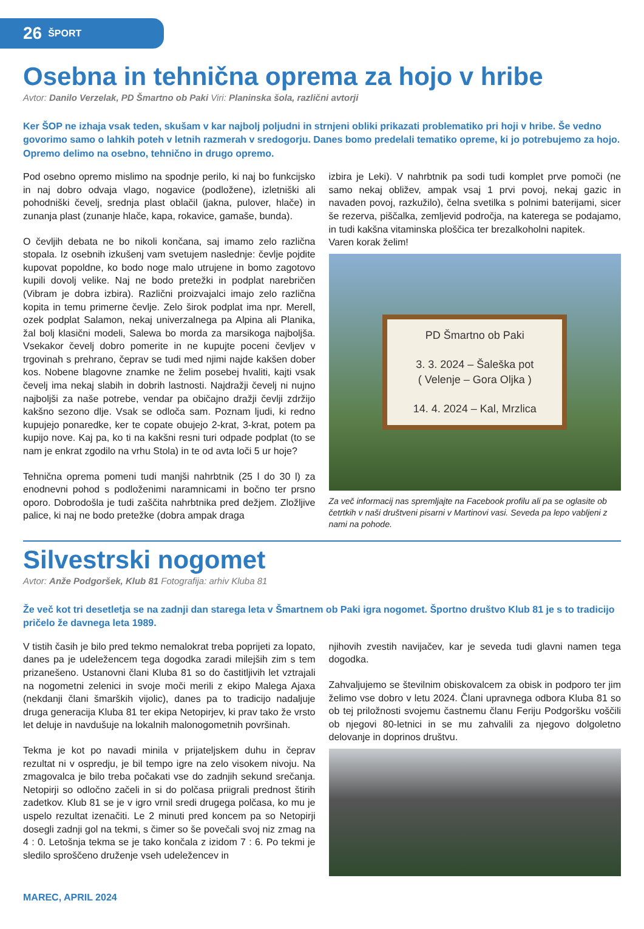26 ŠPORT
Osebna in tehnična oprema za hojo v hribe
Avtor: Danilo Verzelak, PD Šmartno ob Paki Viri: Planinska šola, različni avtorji
Ker ŠOP ne izhaja vsak teden, skušam v kar najbolj poljudni in strnjeni obliki prikazati problematiko pri hoji v hribe. Še vedno govorimo samo o lahkih poteh v letnih razmerah v sredogorju. Danes bomo predelali tematiko opreme, ki jo potrebujemo za hojo. Opremo delimo na osebno, tehnično in drugo opremo.
Pod osebno opremo mislimo na spodnje perilo, ki naj bo funkcijsko in naj dobro odvaja vlago, nogavice (podložene), izletniški ali pohodniški čevelj, srednja plast oblačil (jakna, pulover, hlače) in zunanja plast (zunanje hlače, kapa, rokavice, gamaše, bunda).
O čevljih debata ne bo nikoli končana, saj imamo zelo različna stopala. Iz osebnih izkušenj vam svetujem naslednje: čevlje pojdite kupovat popoldne, ko bodo noge malo utrujene in bomo zagotovo kupili dovolj velike. Naj ne bodo pretežki in podplat narebričen (Vibram je dobra izbira). Različni proizvajalci imajo zelo različna kopita in temu primerne čevlje. Zelo širok podplat ima npr. Merell, ozek podplat Salamon, nekaj univerzalnega pa Alpina ali Planika, žal bolj klasični modeli, Salewa bo morda za marsikoga najboljša. Vsekakor čevelj dobro pomerite in ne kupujte poceni čevljev v trgovinah s prehrano, čeprav se tudi med njimi najde kakšen dober kos. Nobene blagovne znamke ne želim posebej hvaliti, kajti vsak čevelj ima nekaj slabih in dobrih lastnosti. Najdražji čevelj ni nujno najboljši za naše potrebe, vendar pa običajno dražji čevlji zdržijo kakšno sezono dlje. Vsak se odloča sam. Poznam ljudi, ki redno kupujejo ponaredke, ker te copate obujejo 2-krat, 3-krat, potem pa kupijo nove. Kaj pa, ko ti na kakšni resni turi odpade podplat (to se nam je enkrat zgodilo na vrhu Stola) in te od avta loči 5 ur hoje?
Tehnična oprema pomeni tudi manjši nahrbtnik (25 l do 30 l) za enodnevni pohod s podloženimi naramnicami in bočno ter prsno oporo. Dobrodošla je tudi zaščita nahrbtnika pred dežjem. Zložljive palice, ki naj ne bodo pretežke (dobra ampak draga
izbira je Leki). V nahrbtnik pa sodi tudi komplet prve pomoči (ne samo nekaj obližev, ampak vsaj 1 prvi povoj, nekaj gazic in navaden povoj, razkužilo), čelna svetilka s polnimi baterijami, sicer še rezerva, piščalka, zemljevid področja, na katerega se podajamo, in tudi kakšna vitaminska ploščica ter brezalkoholni napitek.
Varen korak želim!
PD Šmartno ob Paki
3. 3. 2024 – Šaleška pot
( Velenje – Gora Oljka )
14. 4. 2024 – Kal, Mrzlica
Za več informacij nas spremljajte na Facebook profilu ali pa se oglasite ob četrtkih v naši društveni pisarni v Martinovi vasi. Seveda pa lepo vabljeni z nami na pohode.
Silvestrski nogomet
Avtor: Anže Podgoršek, Klub 81 Fotografija: arhiv Kluba 81
Že več kot tri desetletja se na zadnji dan starega leta v Šmartnem ob Paki igra nogomet. Športno društvo Klub 81 je s to tradicijo pričelo že davnega leta 1989.
V tistih časih je bilo pred tekmo nemalokrat treba poprijeti za lopato, danes pa je udeležencem tega dogodka zaradi milejših zim s tem prizanešeno. Ustanovni člani Kluba 81 so do častitljivih let vztrajali na nogometni zelenici in svoje moči merili z ekipo Malega Ajaxa (nekdanji člani šmarških vijolic), danes pa to tradicijo nadaljuje druga generacija Kluba 81 ter ekipa Netopirjev, ki prav tako že vrsto let deluje in navdušuje na lokalnih malonogometnih površinah.
Tekma je kot po navadi minila v prijateljskem duhu in čeprav rezultat ni v ospredju, je bil tempo igre na zelo visokem nivoju. Na zmagovalca je bilo treba počakati vse do zadnjih sekund srečanja. Netopirji so odločno začeli in si do polčasa priigrali prednost štirih zadetkov. Klub 81 se je v igro vrnil sredi drugega polčasa, ko mu je uspelo rezultat izenačiti. Le 2 minuti pred koncem pa so Netopirji dosegli zadnji gol na tekmi, s čimer so še povečali svoj niz zmag na 4 : 0. Letošnja tekma se je tako končala z izidom 7 : 6. Po tekmi je sledilo sproščeno druženje vseh udeležencev in
njihovih zvestih navijačev, kar je seveda tudi glavni namen tega dogodka.
Zahvaljujemo se številnim obiskovalcem za obisk in podporo ter jim želimo vse dobro v letu 2024. Člani upravnega odbora Kluba 81 so ob tej priložnosti svojemu častnemu članu Feriju Podgoršku voščili ob njegovi 80-letnici in se mu zahvalili za njegovo dolgoletno delovanje in doprinos društvu.
MAREC, APRIL 2024